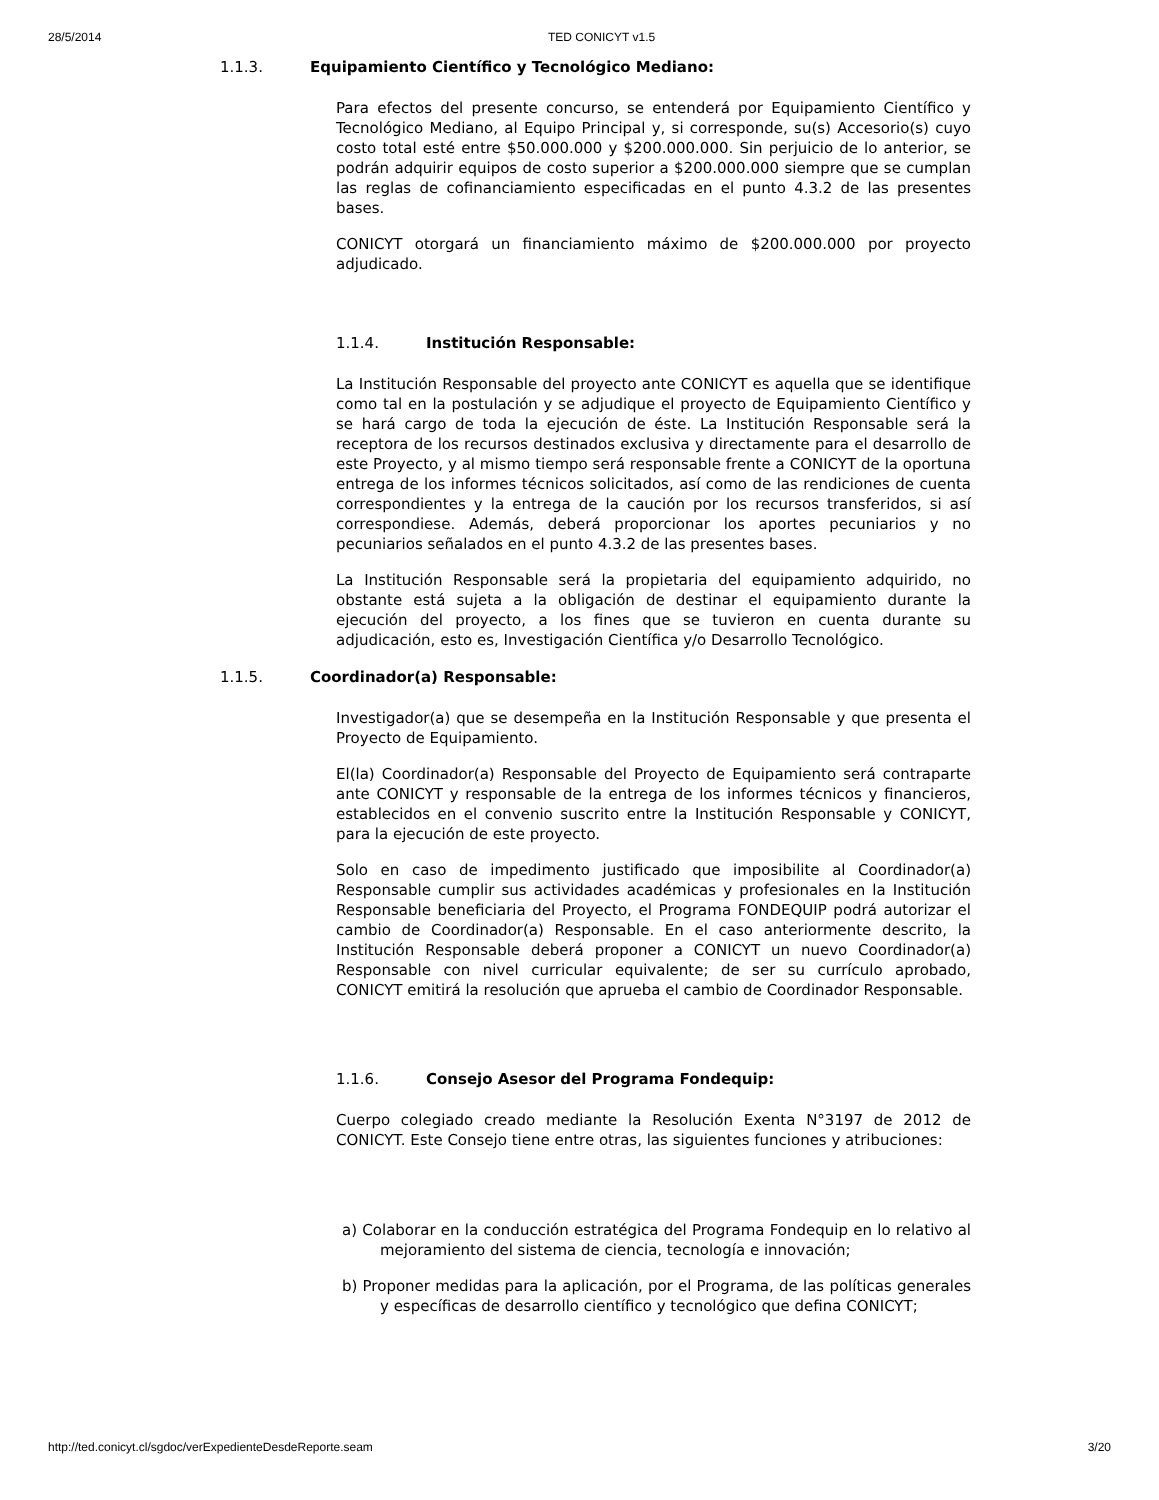28/5/2014 TED CONICYT v1.5
1.1.3. Equipamiento Científico y Tecnológico Mediano:
Para efectos del presente concurso, se entenderá por Equipamiento Científico y Tecnológico Mediano, al Equipo Principal y, si corresponde, su(s) Accesorio(s) cuyo costo total esté entre $50.000.000 y $200.000.000. Sin perjuicio de lo anterior, se podrán adquirir equipos de costo superior a $200.000.000 siempre que se cumplan las reglas de cofinanciamiento especificadas en el punto 4.3.2 de las presentes bases.
CONICYT otorgará un financiamiento máximo de $200.000.000 por proyecto adjudicado.
1.1.4. Institución Responsable:
La Institución Responsable del proyecto ante CONICYT es aquella que se identifique como tal en la postulación y se adjudique el proyecto de Equipamiento Científico y se hará cargo de toda la ejecución de éste. La Institución Responsable será la receptora de los recursos destinados exclusiva y directamente para el desarrollo de este Proyecto, y al mismo tiempo será responsable frente a CONICYT de la oportuna entrega de los informes técnicos solicitados, así como de las rendiciones de cuenta correspondientes y la entrega de la caución por los recursos transferidos, si así correspondiese. Además, deberá proporcionar los aportes pecuniarios y no pecuniarios señalados en el punto 4.3.2 de las presentes bases.
La Institución Responsable será la propietaria del equipamiento adquirido, no obstante está sujeta a la obligación de destinar el equipamiento durante la ejecución del proyecto, a los fines que se tuvieron en cuenta durante su adjudicación, esto es, Investigación Científica y/o Desarrollo Tecnológico.
1.1.5. Coordinador(a) Responsable:
Investigador(a) que se desempeña en la Institución Responsable y que presenta el Proyecto de Equipamiento.
El(la) Coordinador(a) Responsable del Proyecto de Equipamiento será contraparte ante CONICYT y responsable de la entrega de los informes técnicos y financieros, establecidos en el convenio suscrito entre la Institución Responsable y CONICYT, para la ejecución de este proyecto.
Solo en caso de impedimento justificado que imposibilite al Coordinador(a) Responsable cumplir sus actividades académicas y profesionales en la Institución Responsable beneficiaria del Proyecto, el Programa FONDEQUIP podrá autorizar el cambio de Coordinador(a) Responsable. En el caso anteriormente descrito, la Institución Responsable deberá proponer a CONICYT un nuevo Coordinador(a) Responsable con nivel curricular equivalente; de ser su currículo aprobado, CONICYT emitirá la resolución que aprueba el cambio de Coordinador Responsable.
1.1.6. Consejo Asesor del Programa Fondequip:
Cuerpo colegiado creado mediante la Resolución Exenta N°3197 de 2012 de CONICYT. Este Consejo tiene entre otras, las siguientes funciones y atribuciones:
a) Colaborar en la conducción estratégica del Programa Fondequip en lo relativo al mejoramiento del sistema de ciencia, tecnología e innovación;
b) Proponer medidas para la aplicación, por el Programa, de las políticas generales y específicas de desarrollo científico y tecnológico que defina CONICYT;
http://ted.conicyt.cl/sgdoc/verExpedienteDesdeReporte.seam 3/20